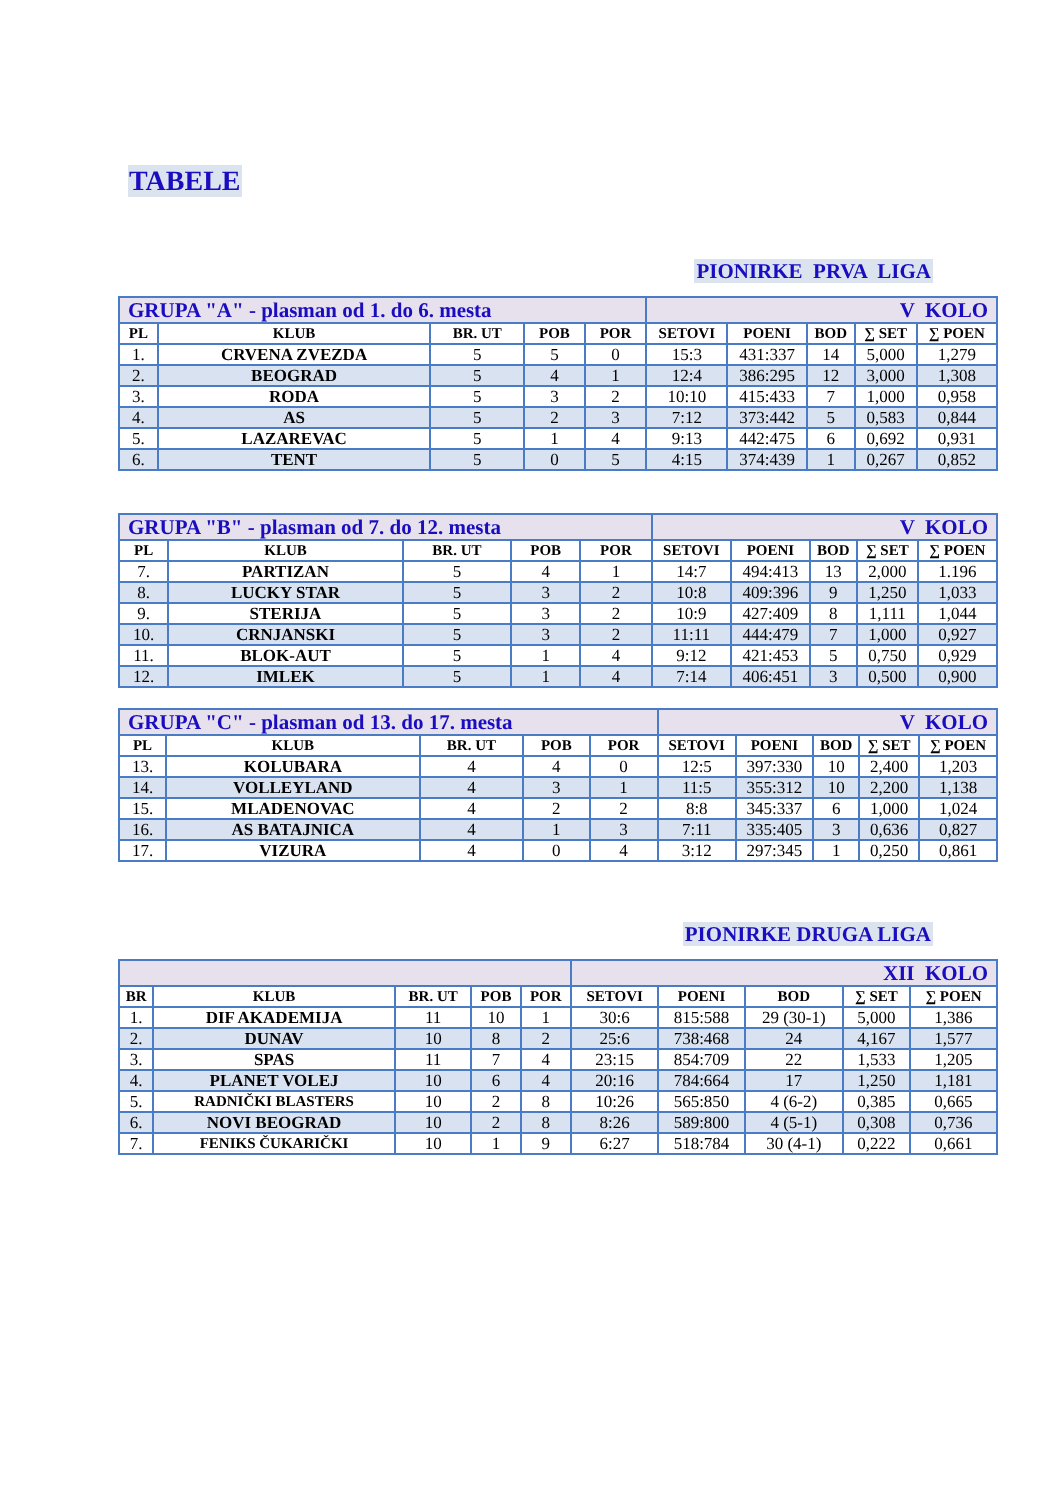TABELE
PIONIRKE PRVA LIGA
| GRUPA "A" - plasman od 1. do 6. mesta | | | | | V KOLO | | | | |
| PL | KLUB | BR. UT | POB | POR | SETOVI | POENI | BOD | ∑ SET | ∑ POEN |
| 1. | CRVENA ZVEZDA | 5 | 5 | 0 | 15:3 | 431:337 | 14 | 5,000 | 1,279 |
| 2. | BEOGRAD | 5 | 4 | 1 | 12:4 | 386:295 | 12 | 3,000 | 1,308 |
| 3. | RODA | 5 | 3 | 2 | 10:10 | 415:433 | 7 | 1,000 | 0,958 |
| 4. | AS | 5 | 2 | 3 | 7:12 | 373:442 | 5 | 0,583 | 0,844 |
| 5. | LAZAREVAC | 5 | 1 | 4 | 9:13 | 442:475 | 6 | 0,692 | 0,931 |
| 6. | TENT | 5 | 0 | 5 | 4:15 | 374:439 | 1 | 0,267 | 0,852 |
| GRUPA "B" - plasman od 7. do 12. mesta | | | | | V KOLO | | | | |
| PL | KLUB | BR. UT | POB | POR | SETOVI | POENI | BOD | ∑ SET | ∑ POEN |
| 7. | PARTIZAN | 5 | 4 | 1 | 14:7 | 494:413 | 13 | 2,000 | 1.196 |
| 8. | LUCKY STAR | 5 | 3 | 2 | 10:8 | 409:396 | 9 | 1,250 | 1,033 |
| 9. | STERIJA | 5 | 3 | 2 | 10:9 | 427:409 | 8 | 1,111 | 1,044 |
| 10. | CRNJANSKI | 5 | 3 | 2 | 11:11 | 444:479 | 7 | 1,000 | 0,927 |
| 11. | BLOK-AUT | 5 | 1 | 4 | 9:12 | 421:453 | 5 | 0,750 | 0,929 |
| 12. | IMLEK | 5 | 1 | 4 | 7:14 | 406:451 | 3 | 0,500 | 0,900 |
| GRUPA "C" - plasman od 13. do 17. mesta | | | | | V KOLO | | | | |
| PL | KLUB | BR. UT | POB | POR | SETOVI | POENI | BOD | ∑ SET | ∑ POEN |
| 13. | KOLUBARA | 4 | 4 | 0 | 12:5 | 397:330 | 10 | 2,400 | 1,203 |
| 14. | VOLLEYLAND | 4 | 3 | 1 | 11:5 | 355:312 | 10 | 2,200 | 1,138 |
| 15. | MLADENOVAC | 4 | 2 | 2 | 8:8 | 345:337 | 6 | 1,000 | 1,024 |
| 16. | AS BATAJNICA | 4 | 1 | 3 | 7:11 | 335:405 | 3 | 0,636 | 0,827 |
| 17. | VIZURA | 4 | 0 | 4 | 3:12 | 297:345 | 1 | 0,250 | 0,861 |
PIONIRKE DRUGA LIGA
| | | | | | XII KOLO | | | | |
| BR | KLUB | BR. UT | POB | POR | SETOVI | POENI | BOD | ∑ SET | ∑ POEN |
| 1. | DIF AKADEMIJA | 11 | 10 | 1 | 30:6 | 815:588 | 29 (30-1) | 5,000 | 1,386 |
| 2. | DUNAV | 10 | 8 | 2 | 25:6 | 738:468 | 24 | 4,167 | 1,577 |
| 3. | SPAS | 11 | 7 | 4 | 23:15 | 854:709 | 22 | 1,533 | 1,205 |
| 4. | PLANET VOLEJ | 10 | 6 | 4 | 20:16 | 784:664 | 17 | 1,250 | 1,181 |
| 5. | RADNIČKI BLASTERS | 10 | 2 | 8 | 10:26 | 565:850 | 4 (6-2) | 0,385 | 0,665 |
| 6. | NOVI BEOGRAD | 10 | 2 | 8 | 8:26 | 589:800 | 4 (5-1) | 0,308 | 0,736 |
| 7. | FENIKS ČUKARIČKI | 10 | 1 | 9 | 6:27 | 518:784 | 30 (4-1) | 0,222 | 0,661 |